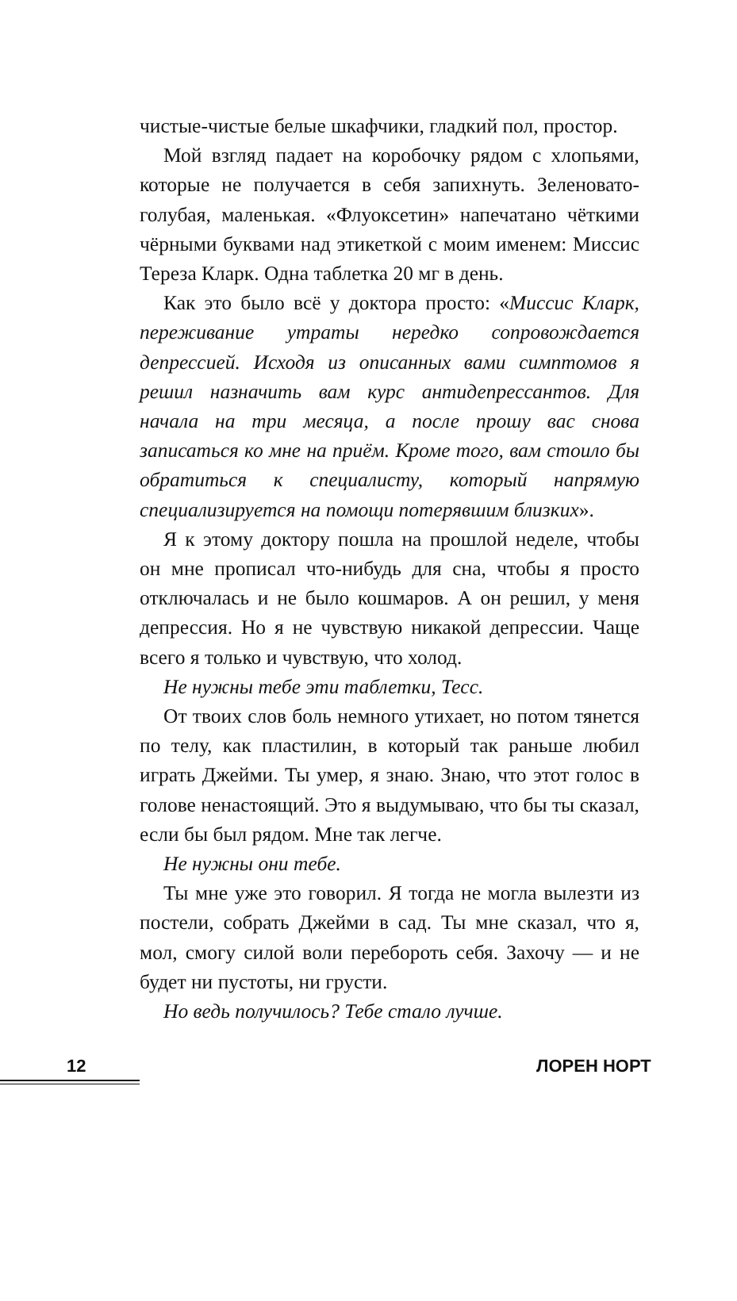чистые-чистые белые шкафчики, гладкий пол, простор.
Мой взгляд падает на коробочку рядом с хлопьями, которые не получается в себя запихнуть. Зеленовато-голубая, маленькая. «Флуоксетин» напечатано чёткими чёрными буквами над этикеткой с моим именем: Миссис Тереза Кларк. Одна таблетка 20 мг в день.
Как это было всё у доктора просто: «Миссис Кларк, переживание утраты нередко сопровождается депрессией. Исходя из описанных вами симптомов я решил назначить вам курс антидепрессантов. Для начала на три месяца, а после прошу вас снова записаться ко мне на приём. Кроме того, вам стоило бы обратиться к специалисту, который напрямую специализируется на помощи потерявшим близких».
Я к этому доктору пошла на прошлой неделе, чтобы он мне прописал что-нибудь для сна, чтобы я просто отключалась и не было кошмаров. А он решил, у меня депрессия. Но я не чувствую никакой депрессии. Чаще всего я только и чувствую, что холод.
Не нужны тебе эти таблетки, Тесс.
От твоих слов боль немного утихает, но потом тянется по телу, как пластилин, в который так раньше любил играть Джейми. Ты умер, я знаю. Знаю, что этот голос в голове ненастоящий. Это я выдумываю, что бы ты сказал, если бы был рядом. Мне так легче.
Не нужны они тебе.
Ты мне уже это говорил. Я тогда не могла вылезти из постели, собрать Джейми в сад. Ты мне сказал, что я, мол, смогу силой воли перебороть себя. Захочу — и не будет ни пустоты, ни грусти.
Но ведь получилось? Тебе стало лучше.
12 ЛОРЕН НОРТ